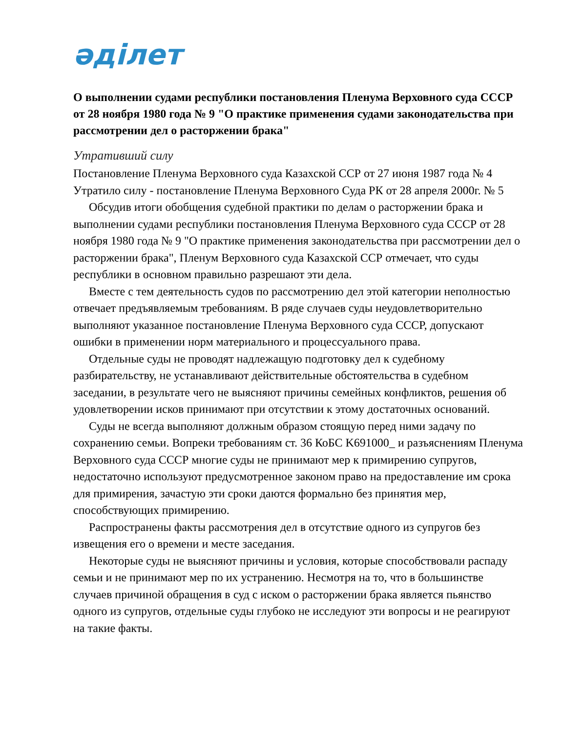әділет
О выполнении судами республики постановления Пленума Верховного суда СССР от 28 ноября 1980 года № 9 "О практике применения судами законодательства при рассмотрении дел о расторжении брака"
Утративший силу
Постановление Пленума Верховного суда Казахской ССР от 27 июня 1987 года № 4 Утратило силу - постановление Пленума Верховного Суда РК от 28 апреля 2000г. № 5
Обсудив итоги обобщения судебной практики по делам о расторжении брака и выполнении судами республики постановления Пленума Верховного суда СССР от 28 ноября 1980 года № 9 "О практике применения законодательства при рассмотрении дел о расторжении брака", Пленум Верховного суда Казахской ССР отмечает, что суды республики в основном правильно разрешают эти дела.
Вместе с тем деятельность судов по рассмотрению дел этой категории неполностью отвечает предъявляемым требованиям. В ряде случаев суды неудовлетворительно выполняют указанное постановление Пленума Верховного суда СССР, допускают ошибки в применении норм материального и процессуального права.
Отдельные суды не проводят надлежащую подготовку дел к судебному разбирательству, не устанавливают действительные обстоятельства в судебном заседании, в результате чего не выясняют причины семейных конфликтов, решения об удовлетворении исков принимают при отсутствии к этому достаточных оснований.
Суды не всегда выполняют должным образом стоящую перед ними задачу по сохранению семьи. Вопреки требованиям ст. 36 КоБС K691000_ и разъяснениям Пленума Верховного суда СССР многие суды не принимают мер к примирению супругов, недостаточно используют предусмотренное законом право на предоставление им срока для примирения, зачастую эти сроки даются формально без принятия мер, способствующих примирению.
Распространены факты рассмотрения дел в отсутствие одного из супругов без извещения его о времени и месте заседания.
Некоторые суды не выясняют причины и условия, которые способствовали распаду семьи и не принимают мер по их устранению. Несмотря на то, что в большинстве случаев причиной обращения в суд с иском о расторжении брака является пьянство одного из супругов, отдельные суды глубоко не исследуют эти вопросы и не реагируют на такие факты.